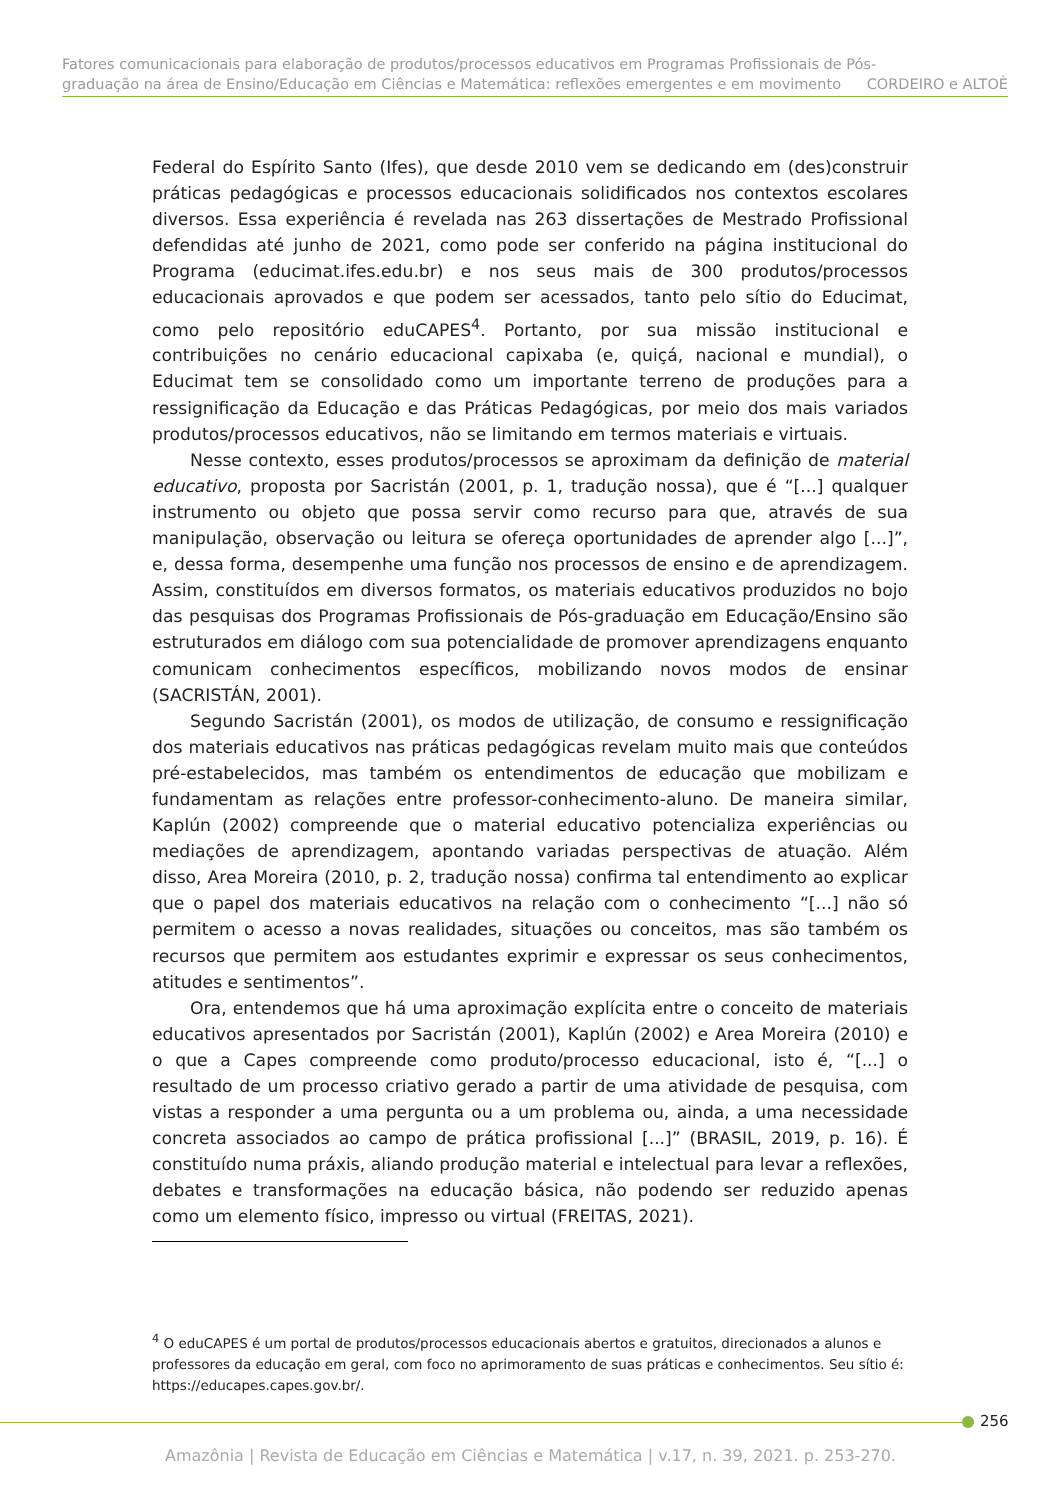Fatores comunicacionais para elaboração de produtos/processos educativos em Programas Profissionais de Pós-
graduação na área de Ensino/Educação em Ciências e Matemática: reflexões emergentes e em movimento CORDEIRO e ALTOÈ
Federal do Espírito Santo (Ifes), que desde 2010 vem se dedicando em (des)construir práticas pedagógicas e processos educacionais solidificados nos contextos escolares diversos. Essa experiência é revelada nas 263 dissertações de Mestrado Profissional defendidas até junho de 2021, como pode ser conferido na página institucional do Programa (educimat.ifes.edu.br) e nos seus mais de 300 produtos/processos educacionais aprovados e que podem ser acessados, tanto pelo sítio do Educimat, como pelo repositório eduCAPES<sup>4</sup>. Portanto, por sua missão institucional e contribuições no cenário educacional capixaba (e, quiçá, nacional e mundial), o Educimat tem se consolidado como um importante terreno de produções para a ressignificação da Educação e das Práticas Pedagógicas, por meio dos mais variados produtos/processos educativos, não se limitando em termos materiais e virtuais.
Nesse contexto, esses produtos/processos se aproximam da definição de material educativo, proposta por Sacristán (2001, p. 1, tradução nossa), que é “[...] qualquer instrumento ou objeto que possa servir como recurso para que, através de sua manipulação, observação ou leitura se ofereça oportunidades de aprender algo [...]”, e, dessa forma, desempenhe uma função nos processos de ensino e de aprendizagem. Assim, constituídos em diversos formatos, os materiais educativos produzidos no bojo das pesquisas dos Programas Profissionais de Pós-graduação em Educação/Ensino são estruturados em diálogo com sua potencialidade de promover aprendizagens enquanto comunicam conhecimentos específicos, mobilizando novos modos de ensinar (SACRISTÁN, 2001).
Segundo Sacristán (2001), os modos de utilização, de consumo e ressignificação dos materiais educativos nas práticas pedagógicas revelam muito mais que conteúdos pré-estabelecidos, mas também os entendimentos de educação que mobilizam e fundamentam as relações entre professor-conhecimento-aluno. De maneira similar, Kaplún (2002) compreende que o material educativo potencializa experiências ou mediações de aprendizagem, apontando variadas perspectivas de atuação. Além disso, Area Moreira (2010, p. 2, tradução nossa) confirma tal entendimento ao explicar que o papel dos materiais educativos na relação com o conhecimento “[...] não só permitem o acesso a novas realidades, situações ou conceitos, mas são também os recursos que permitem aos estudantes exprimir e expressar os seus conhecimentos, atitudes e sentimentos”.
Ora, entendemos que há uma aproximação explícita entre o conceito de materiais educativos apresentados por Sacristán (2001), Kaplún (2002) e Area Moreira (2010) e o que a Capes compreende como produto/processo educacional, isto é, “[...] o resultado de um processo criativo gerado a partir de uma atividade de pesquisa, com vistas a responder a uma pergunta ou a um problema ou, ainda, a uma necessidade concreta associados ao campo de prática profissional [...]” (BRASIL, 2019, p. 16). É constituído numa práxis, aliando produção material e intelectual para levar a reflexões, debates e transformações na educação básica, não podendo ser reduzido apenas como um elemento físico, impresso ou virtual (FREITAS, 2021).
<sup>4</sup> O eduCAPES é um portal de produtos/processos educacionais abertos e gratuitos, direcionados a alunos e professores da educação em geral, com foco no aprimoramento de suas práticas e conhecimentos. Seu sítio é: https://educapes.capes.gov.br/.
256
Amazônia | Revista de Educação em Ciências e Matemática | v.17, n. 39, 2021. p. 253-270.